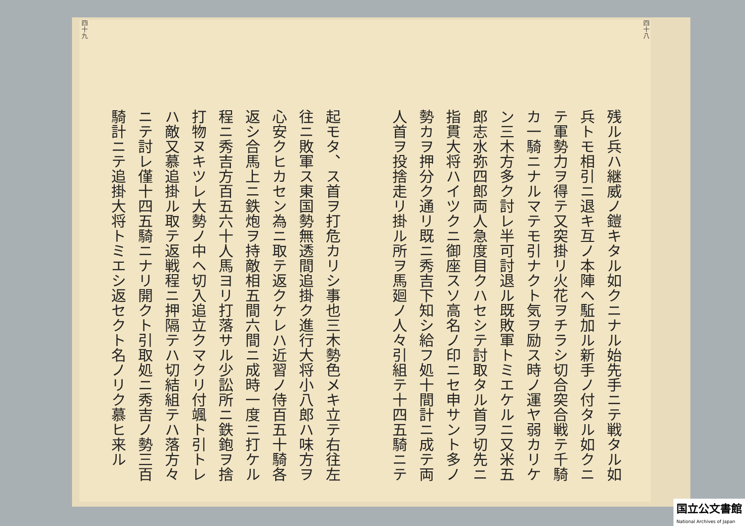残ル兵ハ継威ノ鎧キタル如クニナル始先手ニテ戦タル如兵トモ相引ニ退キ互ノ本陣ヘ駈加ル新手ノ付タル如クニテ軍勢力ヲ得テ又突掛リ火花ヲチラシ切合突合戦テ千騎カ一騎ニナルマテモ引ナクト気ヲ励ス時ノ運ヤ弱カリケン三木方多ク討レ半可討退ル既敗軍トミエケルニ又米五郎志水弥四郎両人急度目クハセシテ討取タル首ヲ切先ニ指貫大将ハイツクニ御座スソ高名ノ印ニセ申サント多ノ勢カヲ押分ク通リ既ニ秀吉下知シ給フ処十間計ニ成テ両人首ヲ投捨走リ掛ル所ヲ馬廻ノ人々引組テ十四五騎ニテ
四十八
四十九
起モタ、ス首ヲ打危カリシ事也三木勢色メキ立テ右往左往ニ敗軍ス東国勢無透間追掛ク進行大将小八郎ハ味方ヲ心安クヒカセン為ニ取テ返クケレハ近習ノ侍百五十騎各返シ合馬上ニ鉄炮ヲ持敵相五間六間ニ成時一度ニ打ケル程ニ秀吉方百五六十人馬ヨリ打落サル少訟所ニ鉄鉋ヲ捨打物ヌキツレ大勢ノ中ヘ切入追立クマクリ付颯ト引トレハ敵又慕追掛ル取テ返戦程ニ押隔テハ切結組テハ落方々ニテ討レ僅十四五騎ニナリ開クト引取処ニ秀吉ノ勢三百騎計ニテ追掛大将トミエシ返セクト名ノリク慕ヒ来ル
国立公文書館
National Archives of Japan